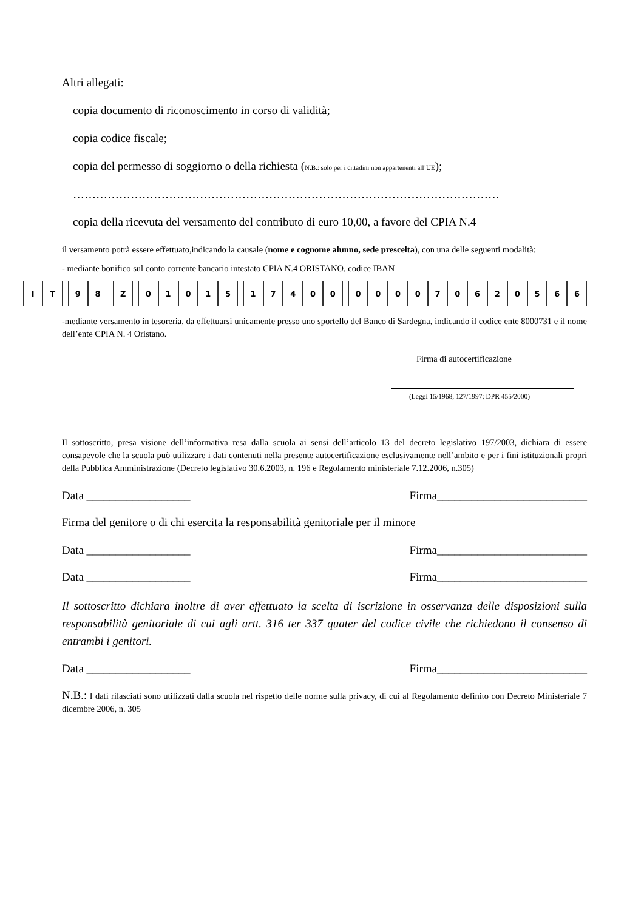Altri allegati:
copia documento di riconoscimento in corso di validità;
copia codice fiscale;
copia del permesso di soggiorno o della richiesta (N.B.: solo per i cittadini non appartenenti all’UE);
…………………………………………………………………………………………………
copia della ricevuta del versamento del contributo di euro 10,00, a favore del CPIA N.4
il versamento potrà essere effettuato,indicando la causale (nome e cognome alunno, sede prescelta), con una delle seguenti modalità:
- mediante bonifico sul conto corrente bancario intestato CPIA N.4 ORISTANO, codice IBAN
| I | T | | 9 | 8 | | Z | | 0 | 1 | 0 | 1 | 5 | | 1 | 7 | 4 | 0 | 0 | | 0 | 0 | 0 | 0 | 7 | 0 | 6 | 2 | 0 | 5 | 6 | 6 |
-mediante versamento in tesoreria, da effettuarsi unicamente presso uno sportello del Banco di Sardegna, indicando il codice ente 8000731 e il nome dell’ente CPIA N. 4 Oristano.
Firma di autocertificazione
(Leggi 15/1968, 127/1997; DPR 455/2000)
Il sottoscritto, presa visione dell’informativa resa dalla scuola ai sensi dell’articolo 13 del decreto legislativo 197/2003, dichiara di essere consapevole che la scuola può utilizzare i dati contenuti nella presente autocertificazione esclusivamente nell’ambito e per i fini istituzionali propri della Pubblica Amministrazione (Decreto legislativo 30.6.2003, n. 196 e Regolamento ministeriale 7.12.2006, n.305)
Data __________________ Firma__________________________
Firma del genitore o di chi esercita la responsabilità genitoriale per il minore
Data __________________ Firma__________________________
Data __________________ Firma__________________________
Il sottoscritto dichiara inoltre di aver effettuato la scelta di iscrizione in osservanza delle disposizioni sulla responsabilità genitoriale di cui agli artt. 316 ter 337 quater del codice civile che richiedono il consenso di entrambi i genitori.
Data __________________ Firma__________________________
N.B.: I dati rilasciati sono utilizzati dalla scuola nel rispetto delle norme sulla privacy, di cui al Regolamento definito con Decreto Ministeriale 7 dicembre 2006, n. 305